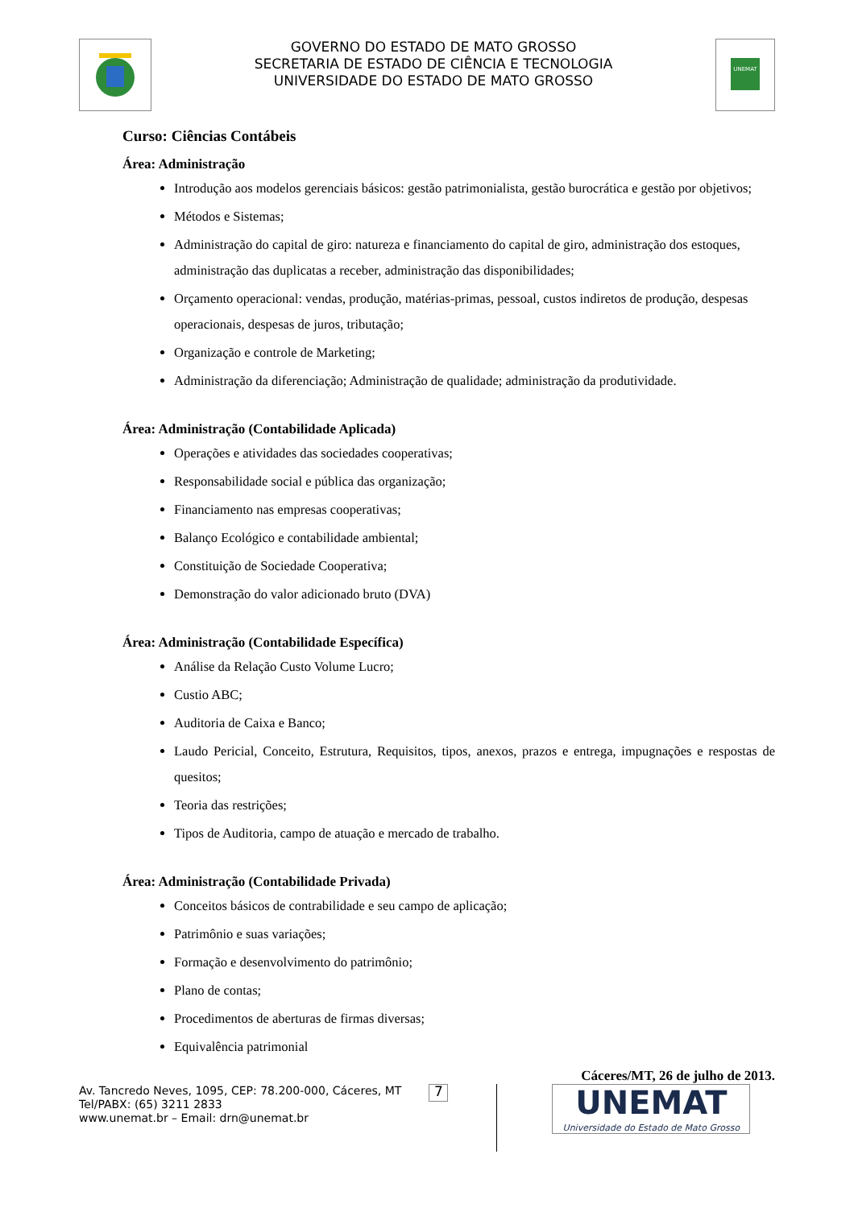GOVERNO DO ESTADO DE MATO GROSSO
SECRETARIA DE ESTADO DE CIÊNCIA E TECNOLOGIA
UNIVERSIDADE DO ESTADO DE MATO GROSSO
UNEMAT
Curso: Ciências Contábeis
Área: Administração
Introdução aos modelos gerenciais básicos: gestão patrimonialista, gestão burocrática e gestão por objetivos;
Métodos e Sistemas;
Administração do capital de giro: natureza e financiamento do capital de giro, administração dos estoques, administração das duplicatas a receber, administração das disponibilidades;
Orçamento operacional: vendas, produção, matérias-primas, pessoal, custos indiretos de produção, despesas operacionais, despesas de juros, tributação;
Organização e controle de Marketing;
Administração da diferenciação; Administração de qualidade; administração da produtividade.
Área: Administração (Contabilidade Aplicada)
Operações e atividades das sociedades cooperativas;
Responsabilidade social e pública das organização;
Financiamento nas empresas cooperativas;
Balanço Ecológico e contabilidade ambiental;
Constituição de Sociedade Cooperativa;
Demonstração do valor adicionado bruto (DVA)
Área: Administração (Contabilidade Específica)
Análise da Relação Custo Volume Lucro;
Custio ABC;
Auditoria de Caixa e Banco;
Laudo Pericial, Conceito, Estrutura, Requisitos, tipos, anexos, prazos e entrega, impugnações e respostas de quesitos;
Teoria das restrições;
Tipos de Auditoria, campo de atuação e mercado de trabalho.
Área: Administração (Contabilidade Privada)
Conceitos básicos de contrabilidade e seu campo de aplicação;
Patrimônio e suas variações;
Formação e desenvolvimento do patrimônio;
Plano de contas;
Procedimentos de aberturas de firmas diversas;
Equivalência patrimonial
Cáceres/MT, 26 de julho de 2013.
Av. Tancredo Neves, 1095, CEP: 78.200-000, Cáceres, MT
Tel/PABX: (65) 3211 2833
www.unemat.br – Email: drn@unemat.br
7
UNEMAT
Universidade do Estado de Mato Grosso